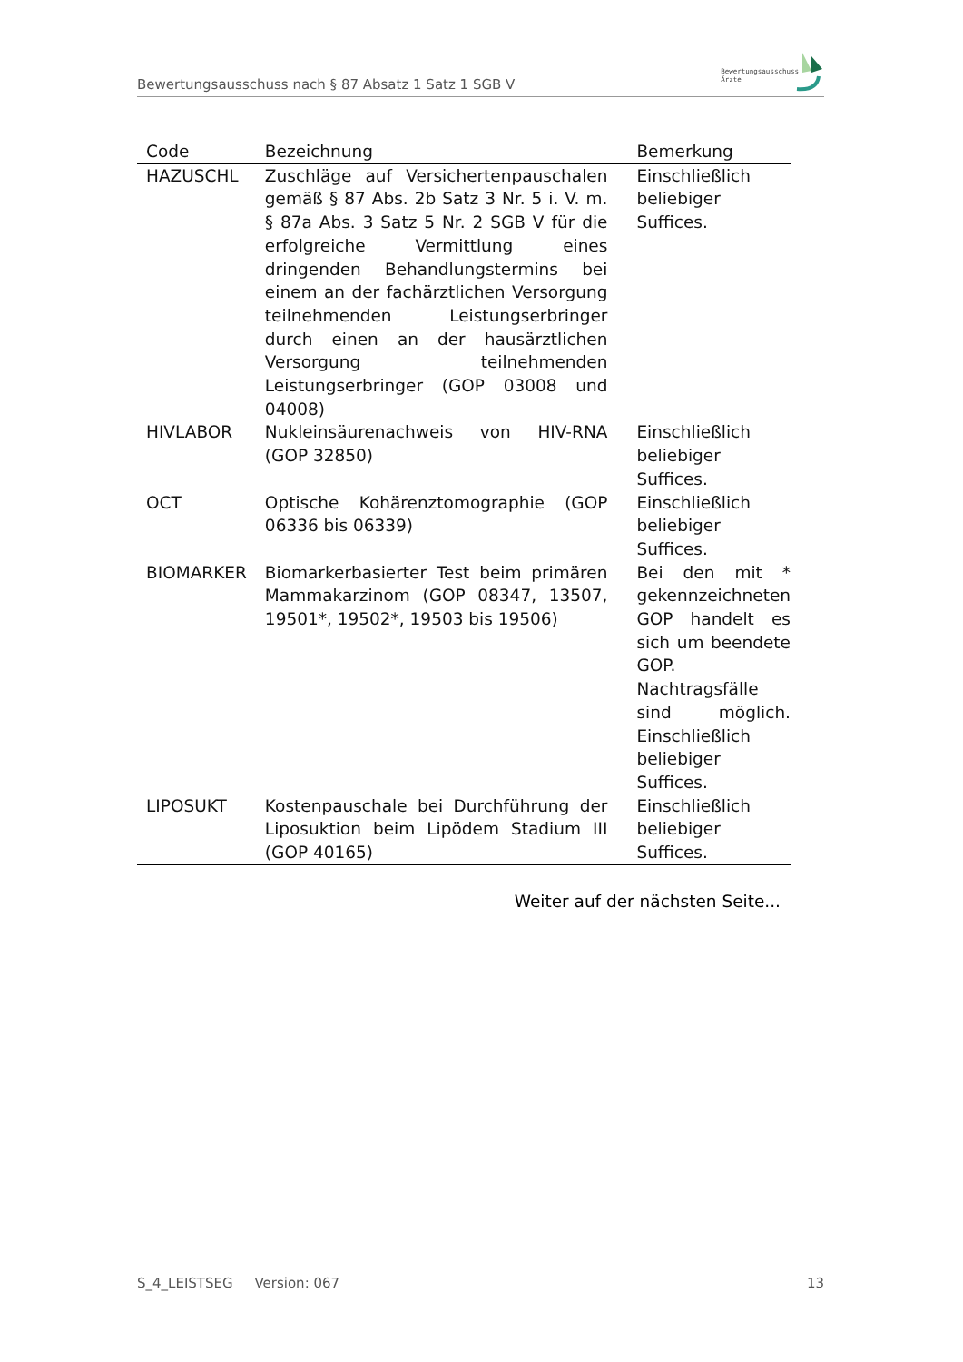Bewertungsausschuss nach § 87 Absatz 1 Satz 1 SGB V
Bewertungsausschuss
Ärzte
| Code | Bezeichnung | Bemerkung |
| --- | --- | --- |
| HAZUSCHL | Zuschläge auf Versichertenpauschalen gemäß § 87 Abs. 2b Satz 3 Nr. 5 i. V. m. § 87a Abs. 3 Satz 5 Nr. 2 SGB V für die erfolgreiche Vermittlung eines dringenden Behandlungstermins bei einem an der fachärztlichen Versorgung teilnehmenden Leistungserbringer durch einen an der hausärztlichen Versorgung teilnehmenden Leistungserbringer (GOP 03008 und 04008) | Einschließlich beliebiger Suffices. |
| HIVLABOR | Nukleinsäurenachweis von HIV-RNA (GOP 32850) | Einschließlich beliebiger Suffices. |
| OCT | Optische Kohärenztomographie (GOP 06336 bis 06339) | Einschließlich beliebiger Suffices. |
| BIOMARKER | Biomarkerbasierter Test beim primären Mammakarzinom (GOP 08347, 13507, 19501*, 19502*, 19503 bis 19506) | Bei den mit * gekennzeichneten GOP handelt es sich um beendete GOP. Nachtragsfälle sind möglich. Einschließlich beliebiger Suffices. |
| LIPOSUKT | Kostenpauschale bei Durchführung der Liposuktion beim Lipödem Stadium III (GOP 40165) | Einschließlich beliebiger Suffices. |
Weiter auf der nächsten Seite...
S_4_LEISTSEG Version: 067 13